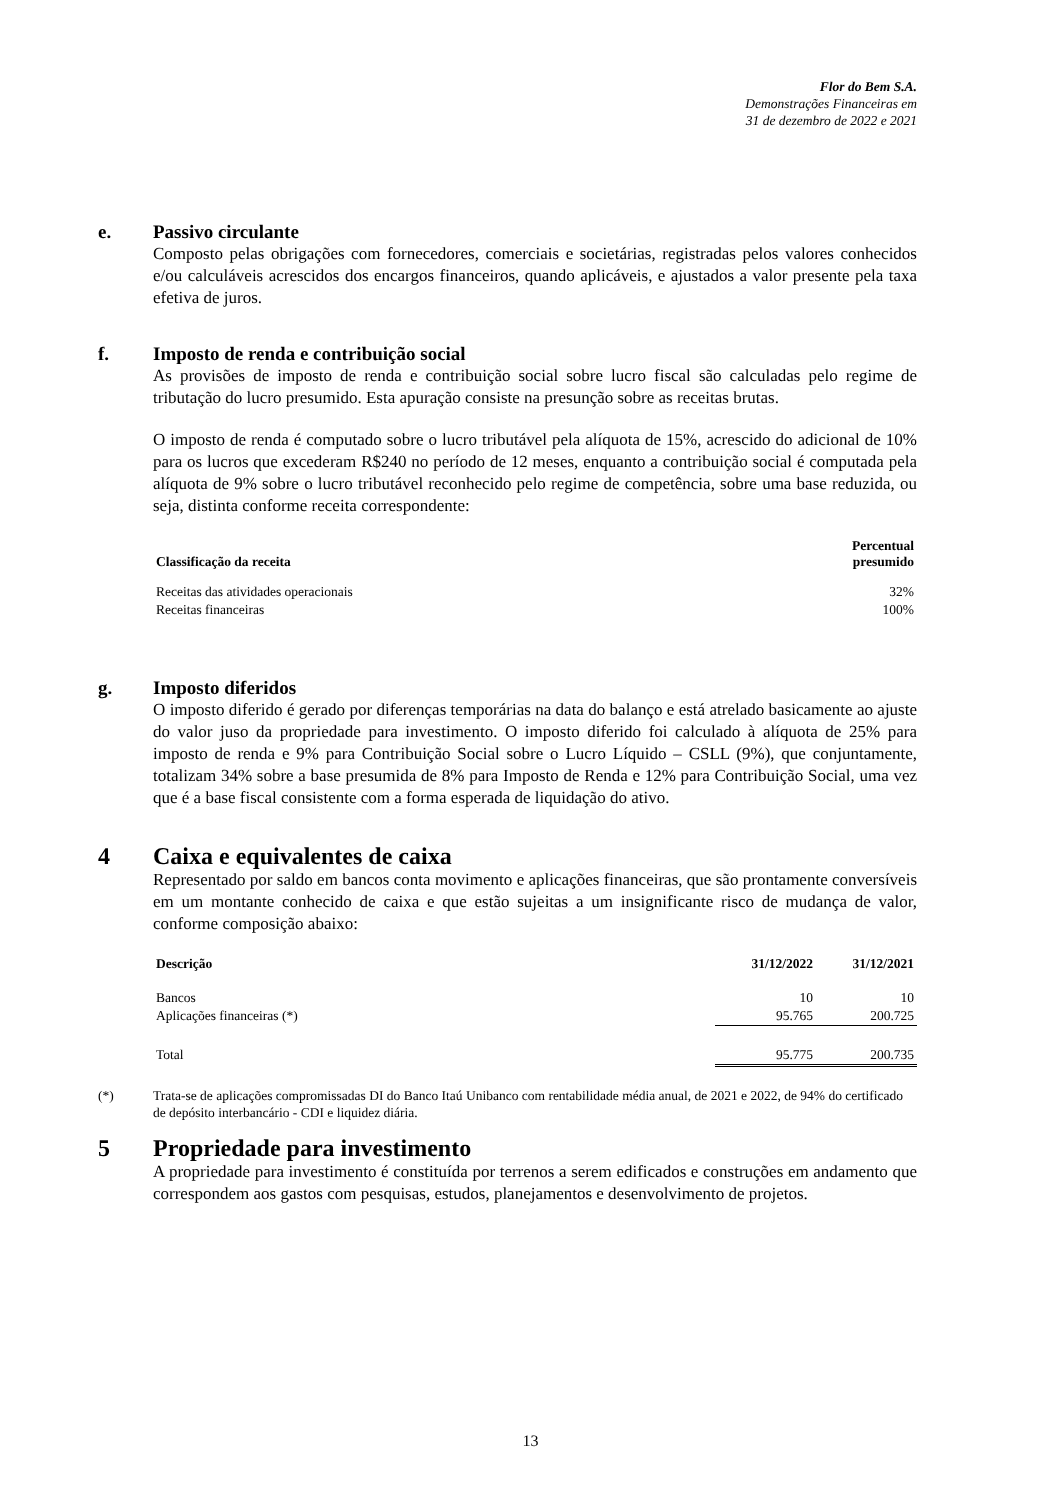Flor do Bem S.A.
Demonstrações Financeiras em
31 de dezembro de 2022 e 2021
e.
Passivo circulante
Composto pelas obrigações com fornecedores, comerciais e societárias, registradas pelos valores conhecidos e/ou calculáveis acrescidos dos encargos financeiros, quando aplicáveis, e ajustados a valor presente pela taxa efetiva de juros.
f.
Imposto de renda e contribuição social
As provisões de imposto de renda e contribuição social sobre lucro fiscal são calculadas pelo regime de tributação do lucro presumido. Esta apuração consiste na presunção sobre as receitas brutas.
O imposto de renda é computado sobre o lucro tributável pela alíquota de 15%, acrescido do adicional de 10% para os lucros que excederam R$240 no período de 12 meses, enquanto a contribuição social é computada pela alíquota de 9% sobre o lucro tributável reconhecido pelo regime de competência, sobre uma base reduzida, ou seja, distinta conforme receita correspondente:
| Classificação da receita | Percentual presumido |
| --- | --- |
| Receitas das atividades operacionais | 32% |
| Receitas financeiras | 100% |
g.
Imposto diferidos
O imposto diferido é gerado por diferenças temporárias na data do balanço e está atrelado basicamente ao ajuste do valor juso da propriedade para investimento. O imposto diferido foi calculado à alíquota de 25% para imposto de renda e 9% para Contribuição Social sobre o Lucro Líquido – CSLL (9%), que conjuntamente, totalizam 34% sobre a base presumida de 8% para Imposto de Renda e 12% para Contribuição Social, uma vez que é a base fiscal consistente com a forma esperada de liquidação do ativo.
4
Caixa e equivalentes de caixa
Representado por saldo em bancos conta movimento e aplicações financeiras, que são prontamente conversíveis em um montante conhecido de caixa e que estão sujeitas a um insignificante risco de mudança de valor, conforme composição abaixo:
| Descrição | 31/12/2022 | 31/12/2021 |
| --- | --- | --- |
| Bancos | 10 | 10 |
| Aplicações financeiras (*) | 95.765 | 200.725 |
| Total | 95.775 | 200.735 |
(*) Trata-se de aplicações compromissadas DI do Banco Itaú Unibanco com rentabilidade média anual, de 2021 e 2022, de 94% do certificado de depósito interbancário - CDI e liquidez diária.
5
Propriedade para investimento
A propriedade para investimento é constituída por terrenos a serem edificados e construções em andamento que correspondem aos gastos com pesquisas, estudos, planejamentos e desenvolvimento de projetos.
13